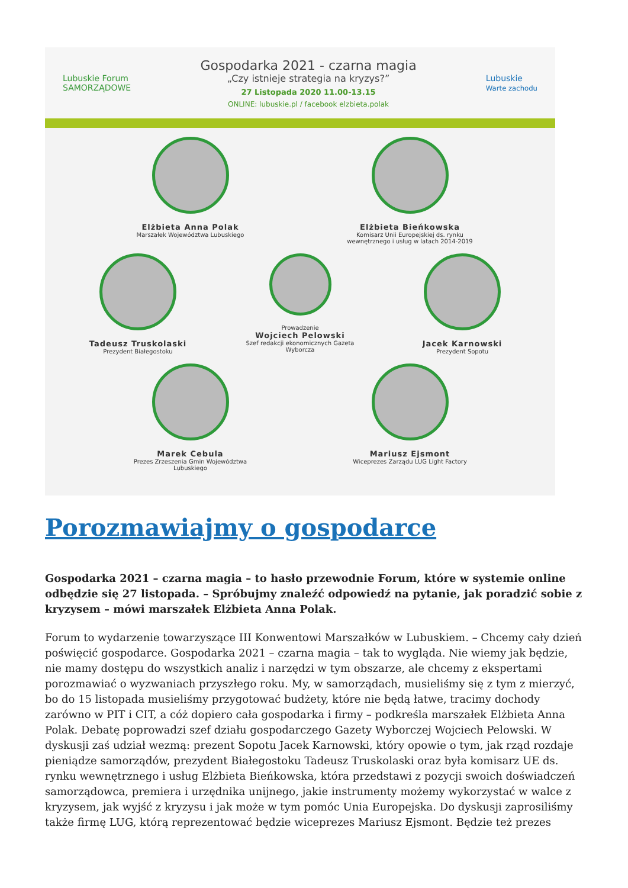Lubuskie Forum
SAMORZĄDOWE
Gospodarka 2021 - czarna magia
„Czy istnieje strategia na kryzys?”
27 Listopada 2020 11.00-13.15
ONLINE: lubuskie.pl / facebook elzbieta.polak
Lubuskie
Warte zachodu
Elżbieta Anna Polak
Marszałek Województwa Lubuskiego
Elżbieta Bieńkowska
Komisarz Unii Europejskiej ds. rynku wewnętrznego i usług w latach 2014-2019
Tadeusz Truskolaski
Prezydent Białegostoku
Prowadzenie
Wojciech Pelowski
Szef redakcji ekonomicznych Gazeta Wyborcza
Jacek Karnowski
Prezydent Sopotu
Marek Cebula
Prezes Zrzeszenia Gmin Województwa Lubuskiego
Mariusz Ejsmont
Wiceprezes Zarządu LUG Light Factory
Porozmawiajmy o gospodarce
Gospodarka 2021 – czarna magia – to hasło przewodnie Forum, które w systemie online odbędzie się 27 listopada. – Spróbujmy znaleźć odpowiedź na pytanie, jak poradzić sobie z kryzysem – mówi marszałek Elżbieta Anna Polak.
Forum to wydarzenie towarzyszące III Konwentowi Marszałków w Lubuskiem. – Chcemy cały dzień poświęcić gospodarce. Gospodarka 2021 – czarna magia – tak to wygląda. Nie wiemy jak będzie, nie mamy dostępu do wszystkich analiz i narzędzi w tym obszarze, ale chcemy z ekspertami porozmawiać o wyzwaniach przyszłego roku. My, w samorządach, musieliśmy się z tym z mierzyć, bo do 15 listopada musieliśmy przygotować budżety, które nie będą łatwe, tracimy dochody zarówno w PIT i CIT, a cóż dopiero cała gospodarka i firmy – podkreśla marszałek Elżbieta Anna Polak. Debatę poprowadzi szef działu gospodarczego Gazety Wyborczej Wojciech Pelowski. W dyskusji zaś udział wezmą: prezent Sopotu Jacek Karnowski, który opowie o tym, jak rząd rozdaje pieniądze samorządów, prezydent Białegostoku Tadeusz Truskolaski oraz była komisarz UE ds. rynku wewnętrznego i usług Elżbieta Bieńkowska, która przedstawi z pozycji swoich doświadczeń samorządowca, premiera i urzędnika unijnego, jakie instrumenty możemy wykorzystać w walce z kryzysem, jak wyjść z kryzysu i jak może w tym pomóc Unia Europejska. Do dyskusji zaprosiliśmy także firmę LUG, którą reprezentować będzie wiceprezes Mariusz Ejsmont. Będzie też prezes